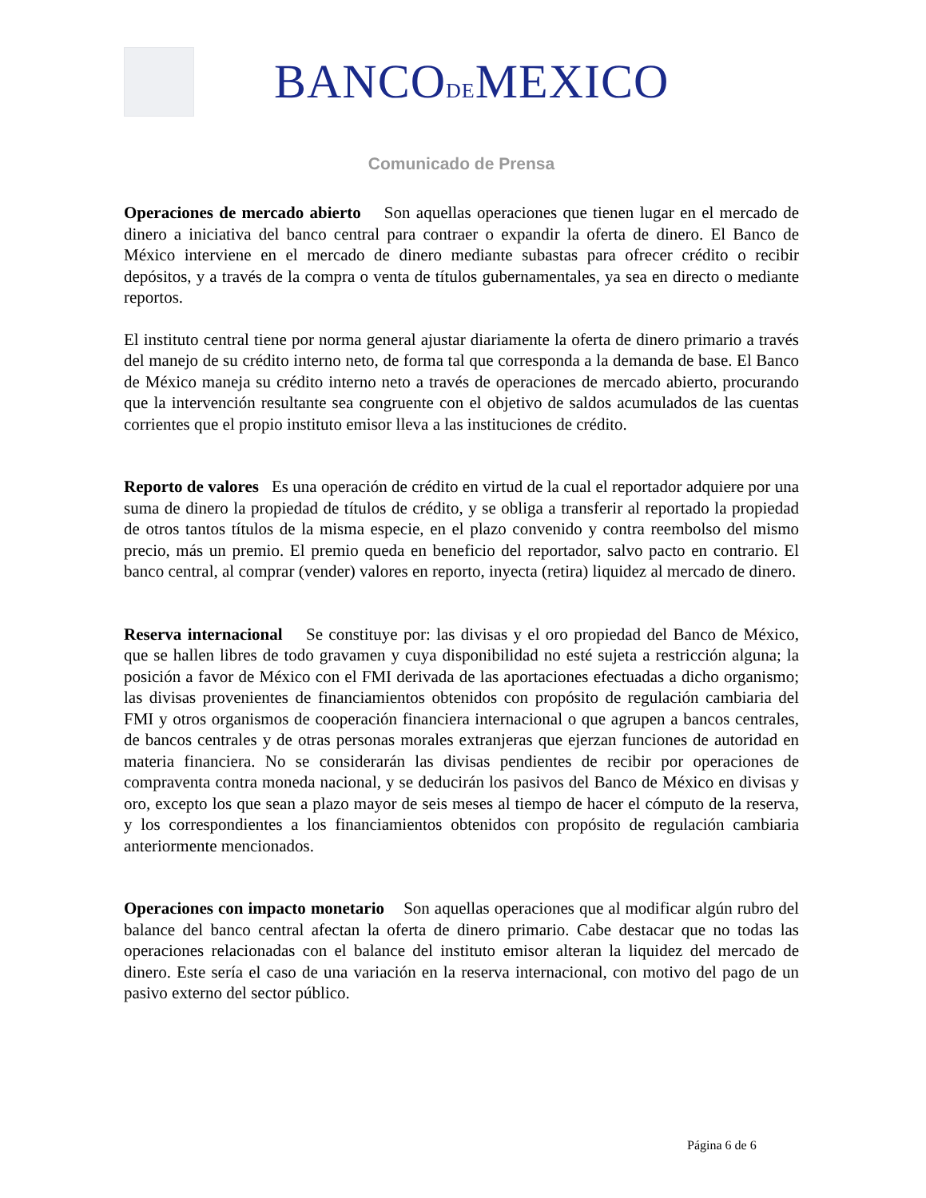BANCODEMEXICO
Comunicado de Prensa
Operaciones de mercado abierto Son aquellas operaciones que tienen lugar en el mercado de dinero a iniciativa del banco central para contraer o expandir la oferta de dinero. El Banco de México interviene en el mercado de dinero mediante subastas para ofrecer crédito o recibir depósitos, y a través de la compra o venta de títulos gubernamentales, ya sea en directo o mediante reportos.
El instituto central tiene por norma general ajustar diariamente la oferta de dinero primario a través del manejo de su crédito interno neto, de forma tal que corresponda a la demanda de base. El Banco de México maneja su crédito interno neto a través de operaciones de mercado abierto, procurando que la intervención resultante sea congruente con el objetivo de saldos acumulados de las cuentas corrientes que el propio instituto emisor lleva a las instituciones de crédito.
Reporto de valores Es una operación de crédito en virtud de la cual el reportador adquiere por una suma de dinero la propiedad de títulos de crédito, y se obliga a transferir al reportado la propiedad de otros tantos títulos de la misma especie, en el plazo convenido y contra reembolso del mismo precio, más un premio. El premio queda en beneficio del reportador, salvo pacto en contrario. El banco central, al comprar (vender) valores en reporto, inyecta (retira) liquidez al mercado de dinero.
Reserva internacional Se constituye por: las divisas y el oro propiedad del Banco de México, que se hallen libres de todo gravamen y cuya disponibilidad no esté sujeta a restricción alguna; la posición a favor de México con el FMI derivada de las aportaciones efectuadas a dicho organismo; las divisas provenientes de financiamientos obtenidos con propósito de regulación cambiaria del FMI y otros organismos de cooperación financiera internacional o que agrupen a bancos centrales, de bancos centrales y de otras personas morales extranjeras que ejerzan funciones de autoridad en materia financiera. No se considerarán las divisas pendientes de recibir por operaciones de compraventa contra moneda nacional, y se deducirán los pasivos del Banco de México en divisas y oro, excepto los que sean a plazo mayor de seis meses al tiempo de hacer el cómputo de la reserva, y los correspondientes a los financiamientos obtenidos con propósito de regulación cambiaria anteriormente mencionados.
Operaciones con impacto monetario Son aquellas operaciones que al modificar algún rubro del balance del banco central afectan la oferta de dinero primario. Cabe destacar que no todas las operaciones relacionadas con el balance del instituto emisor alteran la liquidez del mercado de dinero. Este sería el caso de una variación en la reserva internacional, con motivo del pago de un pasivo externo del sector público.
Página 6 de 6